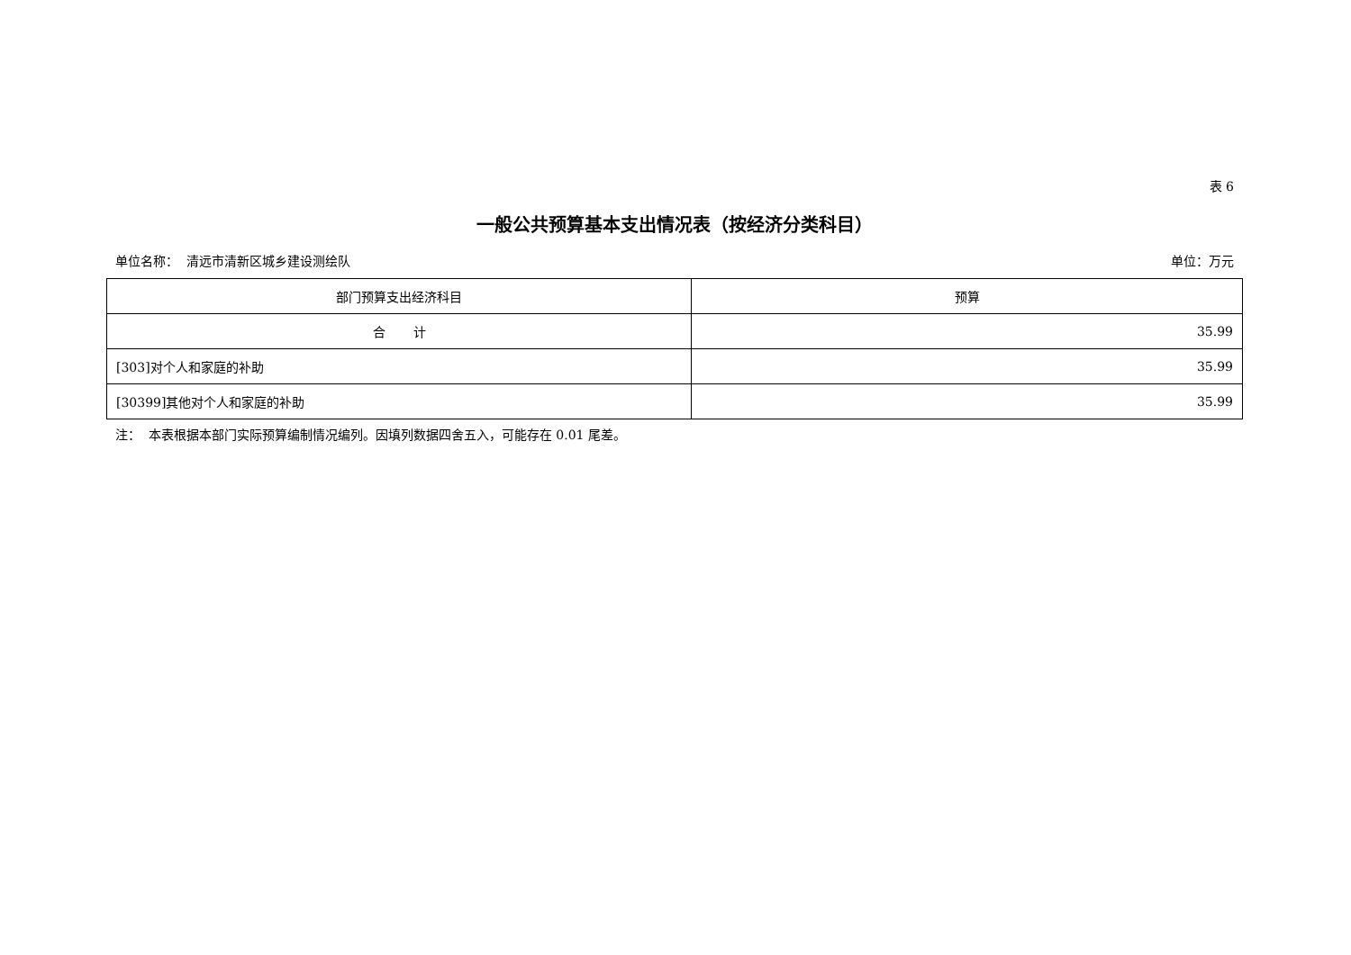表 6
一般公共预算基本支出情况表（按经济分类科目）
单位名称： 清远市清新区城乡建设测绘队 单位：万元
| 部门预算支出经济科目 | 预算 |
| --- | --- |
| 合 计 | 35.99 |
| [303]对个人和家庭的补助 | 35.99 |
| [30399]其他对个人和家庭的补助 | 35.99 |
注： 本表根据本部门实际预算编制情况编列。因填列数据四舍五入，可能存在 0.01 尾差。